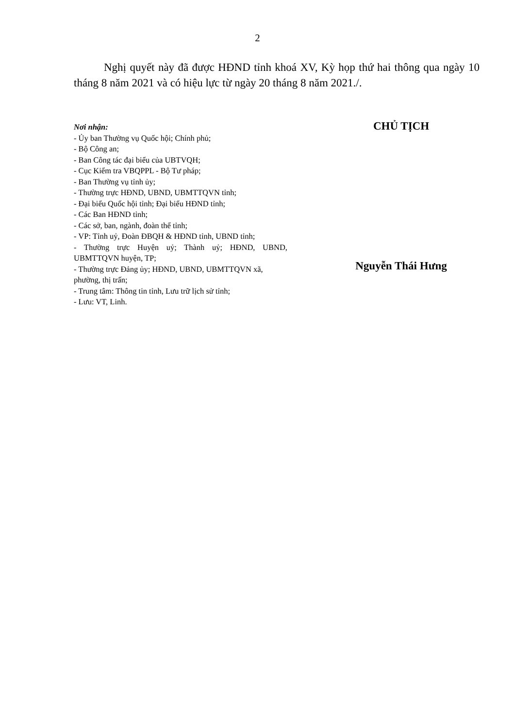2
Nghị quyết này đã được HĐND tỉnh khoá XV, Kỳ họp thứ hai thông qua ngày 10 tháng 8 năm 2021 và có hiệu lực từ ngày 20 tháng 8 năm 2021./.
Nơi nhận:
- Ủy ban Thường vụ Quốc hội; Chính phủ;
- Bộ Công an;
- Ban Công tác đại biểu của UBTVQH;
- Cục Kiểm tra VBQPPL - Bộ Tư pháp;
- Ban Thường vụ tỉnh ủy;
- Thường trực HĐND, UBND, UBMTTQVN tỉnh;
- Đại biểu Quốc hội tỉnh; Đại biểu HĐND tỉnh;
- Các Ban HĐND tỉnh;
- Các sở, ban, ngành, đoàn thể tỉnh;
- VP: Tỉnh uỷ, Đoàn ĐBQH & HĐND tỉnh, UBND tỉnh;
- Thường trực Huyện uỷ; Thành uỷ; HĐND, UBND, UBMTTQVN huyện, TP;
- Thường trực Đảng ủy; HĐND, UBND, UBMTTQVN xã, phường, thị trấn;
- Trung tâm: Thông tin tỉnh, Lưu trữ lịch sử tỉnh;
- Lưu: VT, Linh.
CHỦ TỊCH
Nguyễn Thái Hưng